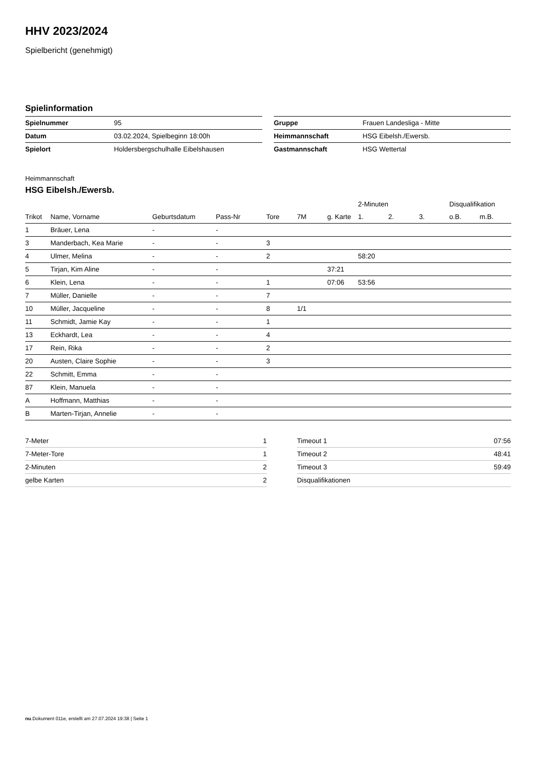HHV 2023/2024
Spielbericht (genehmigt)
Spielinformation
| Spielnummer | 95 |
| Datum | 03.02.2024, Spielbeginn 18:00h |
| Spielort | Holdersbergschulhalle Eibelshausen |
| Gruppe | Frauen Landesliga - Mitte |
| Heimmannschaft | HSG Eibelsh./Ewersb. |
| Gastmannschaft | HSG Wettertal |
Heimmannschaft
HSG Eibelsh./Ewersb.
| | | | | | | | 2-Minuten | | | Disqualifikation | |
| --- | --- | --- | --- | --- | --- | --- | --- | --- | --- | --- | --- |
| Trikot | Name, Vorname | Geburtsdatum | Pass-Nr | Tore | 7M | g. Karte | 1. | 2. | 3. | o.B. | m.B. |
| 1 | Bräuer, Lena | - | - | | | | | | | | |
| 3 | Manderbach, Kea Marie | - | - | 3 | | | | | | | |
| 4 | Ulmer, Melina | - | - | 2 | | | 58:20 | | | | |
| 5 | Tirjan, Kim Aline | - | - | | | 37:21 | | | | | |
| 6 | Klein, Lena | - | - | 1 | | 07:06 | 53:56 | | | | |
| 7 | Müller, Danielle | - | - | 7 | | | | | | | |
| 10 | Müller, Jacqueline | - | - | 8 | 1/1 | | | | | | |
| 11 | Schmidt, Jamie Kay | - | - | 1 | | | | | | | |
| 13 | Eckhardt, Lea | - | - | 4 | | | | | | | |
| 17 | Rein, Rika | - | - | 2 | | | | | | | |
| 20 | Austen, Claire Sophie | - | - | 3 | | | | | | | |
| 22 | Schmitt, Emma | - | - | | | | | | | | |
| 87 | Klein, Manuela | - | - | | | | | | | | |
| A | Hoffmann, Matthias | - | - | | | | | | | | |
| B | Marten-Tirjan, Annelie | - | - | | | | | | | | |
| 7-Meter | 1 |
| 7-Meter-Tore | 1 |
| 2-Minuten | 2 |
| gelbe Karten | 2 |
| Timeout 1 | 07:56 |
| Timeout 2 | 48:41 |
| Timeout 3 | 59:49 |
| Disqualifikationen | |
nu.Dokument 011e, erstellt am 27.07.2024 19:38 | Seite 1